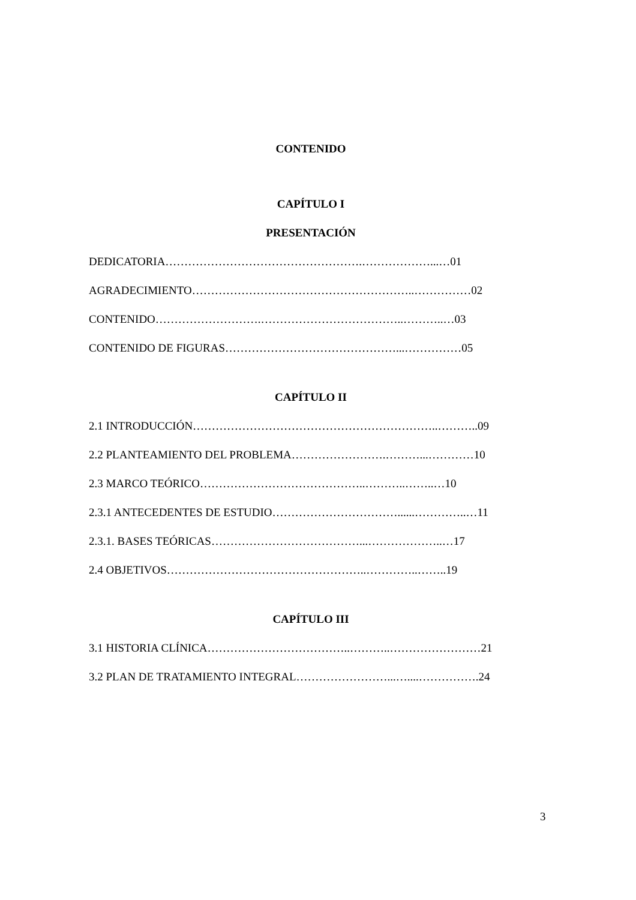CONTENIDO
CAPÍTULO I
PRESENTACIÓN
DEDICATORIA…………………………………………….………………...…01
AGRADECIMIENTO…………………………………………………..……………02
CONTENIDO……………………….………………………………..………..…03
CONTENIDO DE FIGURAS………………………………………...……………05
CAPÍTULO II
2.1 INTRODUCCIÓN………………………………………………………..………..09
2.2 PLANTEAMIENTO DEL PROBLEMA…………………….………...…………10
2.3 MARCO TEÓRICO……………………………………..………..……..…10
2.3.1 ANTECEDENTES DE ESTUDIO……………………………......…………..…11
2.3.1. BASES TEÓRICAS…………………………………...………………..…17
2.4 OBJETIVOS……………………………………………..…………..……..19
CAPÍTULO III
3.1 HISTORIA CLÍNICA………………………………..………..……………………21
3.2 PLAN DE TRATAMIENTO INTEGRAL……………………...…....…………….24
3